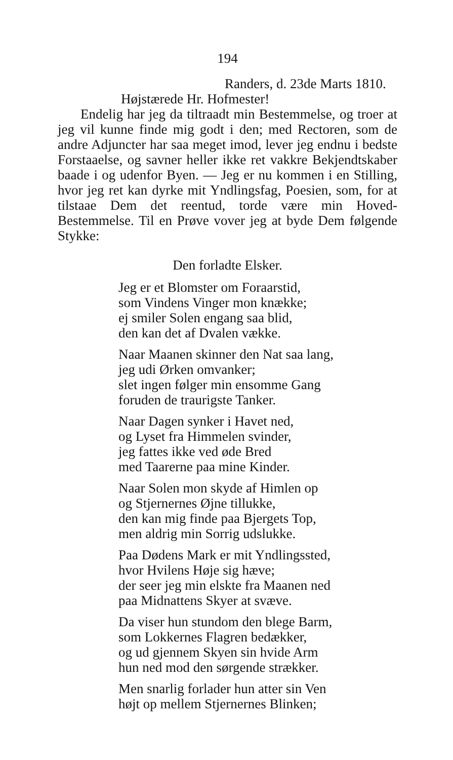194
Randers, d. 23de Marts 1810.
Højstærede Hr. Hofmester!
Endelig har jeg da tiltraadt min Bestemmelse, og troer at jeg vil kunne finde mig godt i den; med Rectoren, som de andre Adjuncter har saa meget imod, lever jeg endnu i bedste Forstaaelse, og savner heller ikke ret vakkre Bekjendtskaber baade i og udenfor Byen. — Jeg er nu kommen i en Stilling, hvor jeg ret kan dyrke mit Yndlingsfag, Poesien, som, for at tilstaae Dem det reentud, torde være min Hoved-Bestemmelse. Til en Prøve vover jeg at byde Dem følgende Stykke:
Den forladte Elsker.
Jeg er et Blomster om Foraarstid,
som Vindens Vinger mon knække;
ej smiler Solen engang saa blid,
den kan det af Dvalen vække.
Naar Maanen skinner den Nat saa lang,
jeg udi Ørken omvanker;
slet ingen følger min ensomme Gang
foruden de traurigste Tanker.
Naar Dagen synker i Havet ned,
og Lyset fra Himmelen svinder,
jeg fattes ikke ved øde Bred
med Taarerne paa mine Kinder.
Naar Solen mon skyde af Himlen op
og Stjernernes Øjne tillukke,
den kan mig finde paa Bjergets Top,
men aldrig min Sorrig udslukke.
Paa Dødens Mark er mit Yndlingssted,
hvor Hvilens Høje sig hæve;
der seer jeg min elskte fra Maanen ned
paa Midnattens Skyer at svæve.
Da viser hun stundom den blege Barm,
som Lokkernes Flagren bedækker,
og ud gjennem Skyen sin hvide Arm
hun ned mod den sørgende strækker.
Men snarlig forlader hun atter sin Ven
højt op mellem Stjernernes Blinken;